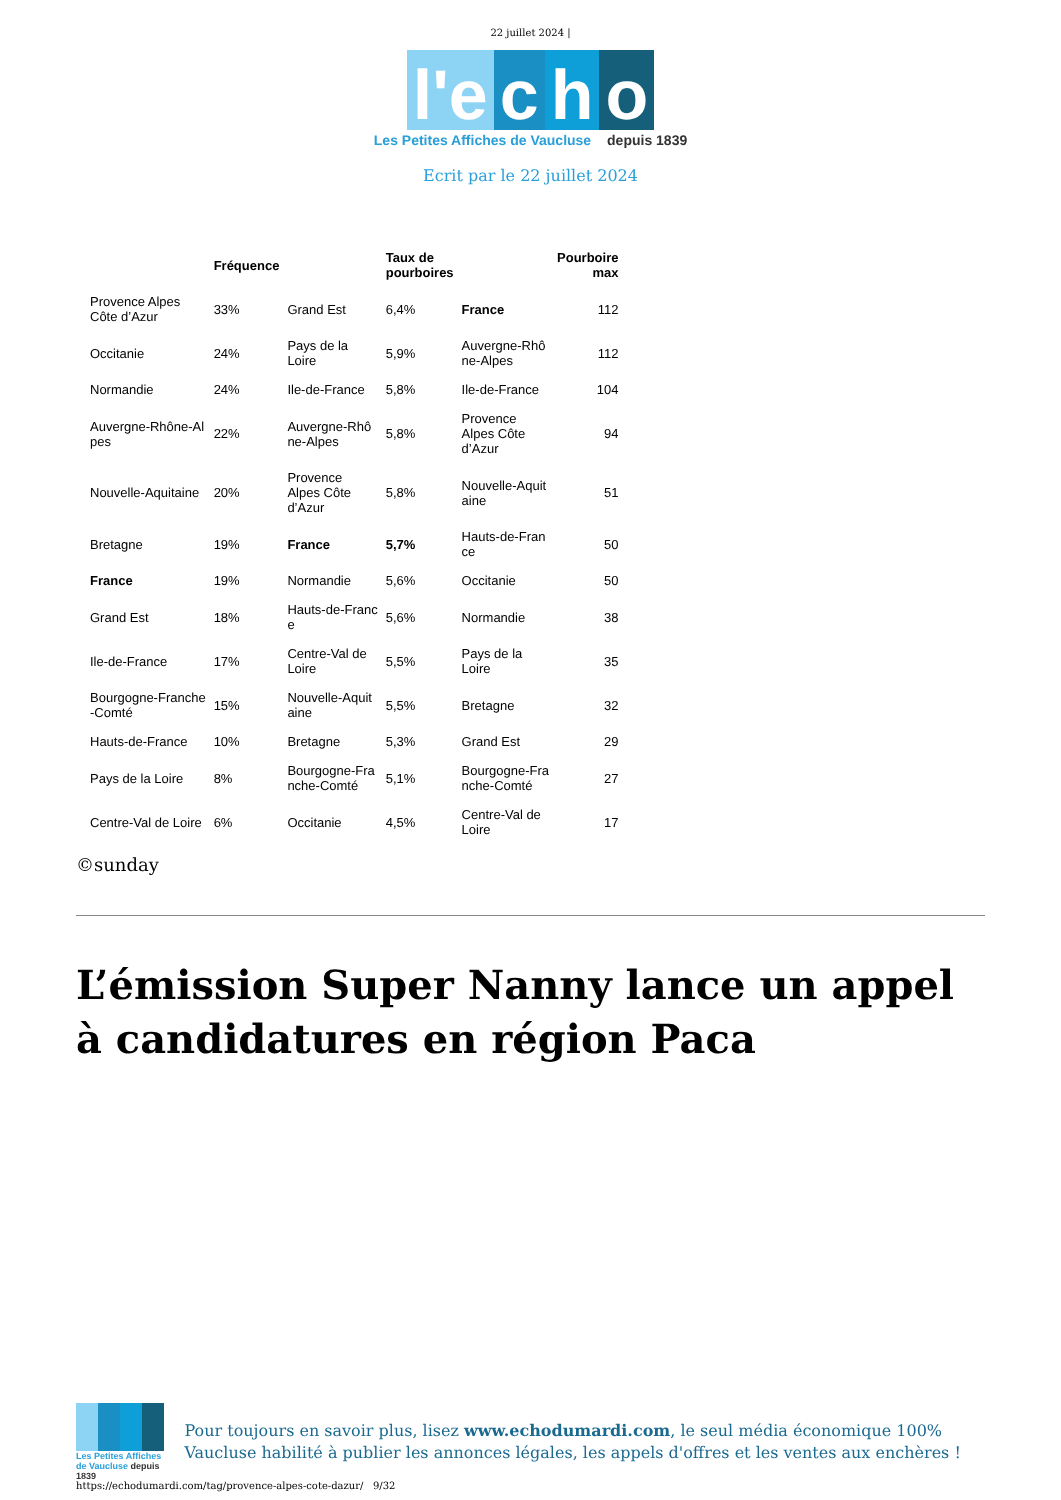22 juillet 2024 |
l'e c h o
Les Petites Affiches de Vaucluse depuis 1839
Ecrit par le 22 juillet 2024
| | Fréquence | | Taux de pourboires | | Pourboire max |
| --- | --- | --- | --- | --- | --- |
| Provence Alpes Côte d’Azur | 33% | Grand Est | 6,4% | France | 112 |
| Occitanie | 24% | Pays de la Loire | 5,9% | Auvergne-Rhô ne-Alpes | 112 |
| Normandie | 24% | Ile-de-France | 5,8% | Ile-de-France | 104 |
| Auvergne-Rhône-Al pes | 22% | Auvergne-Rhô ne-Alpes | 5,8% | Provence Alpes Côte d’Azur | 94 |
| Nouvelle-Aquitaine | 20% | Provence Alpes Côte d’Azur | 5,8% | Nouvelle-Aquit aine | 51 |
| Bretagne | 19% | France | 5,7% | Hauts-de-Fran ce | 50 |
| France | 19% | Normandie | 5,6% | Occitanie | 50 |
| Grand Est | 18% | Hauts-de-Franc e | 5,6% | Normandie | 38 |
| Ile-de-France | 17% | Centre-Val de Loire | 5,5% | Pays de la Loire | 35 |
| Bourgogne-Franche -Comté | 15% | Nouvelle-Aquit aine | 5,5% | Bretagne | 32 |
| Hauts-de-France | 10% | Bretagne | 5,3% | Grand Est | 29 |
| Pays de la Loire | 8% | Bourgogne-Fra nche-Comté | 5,1% | Bourgogne-Fra nche-Comté | 27 |
| Centre-Val de Loire | 6% | Occitanie | 4,5% | Centre-Val de Loire | 17 |
©sunday
L’émission Super Nanny lance un appel à candidatures en région Paca
Les Petites Affiches de Vaucluse depuis 1839
Pour toujours en savoir plus, lisez www.echodumardi.com, le seul média économique 100% Vaucluse habilité à publier les annonces légales, les appels d'offres et les ventes aux enchères !
https://echodumardi.com/tag/provence-alpes-cote-dazur/ 9/32